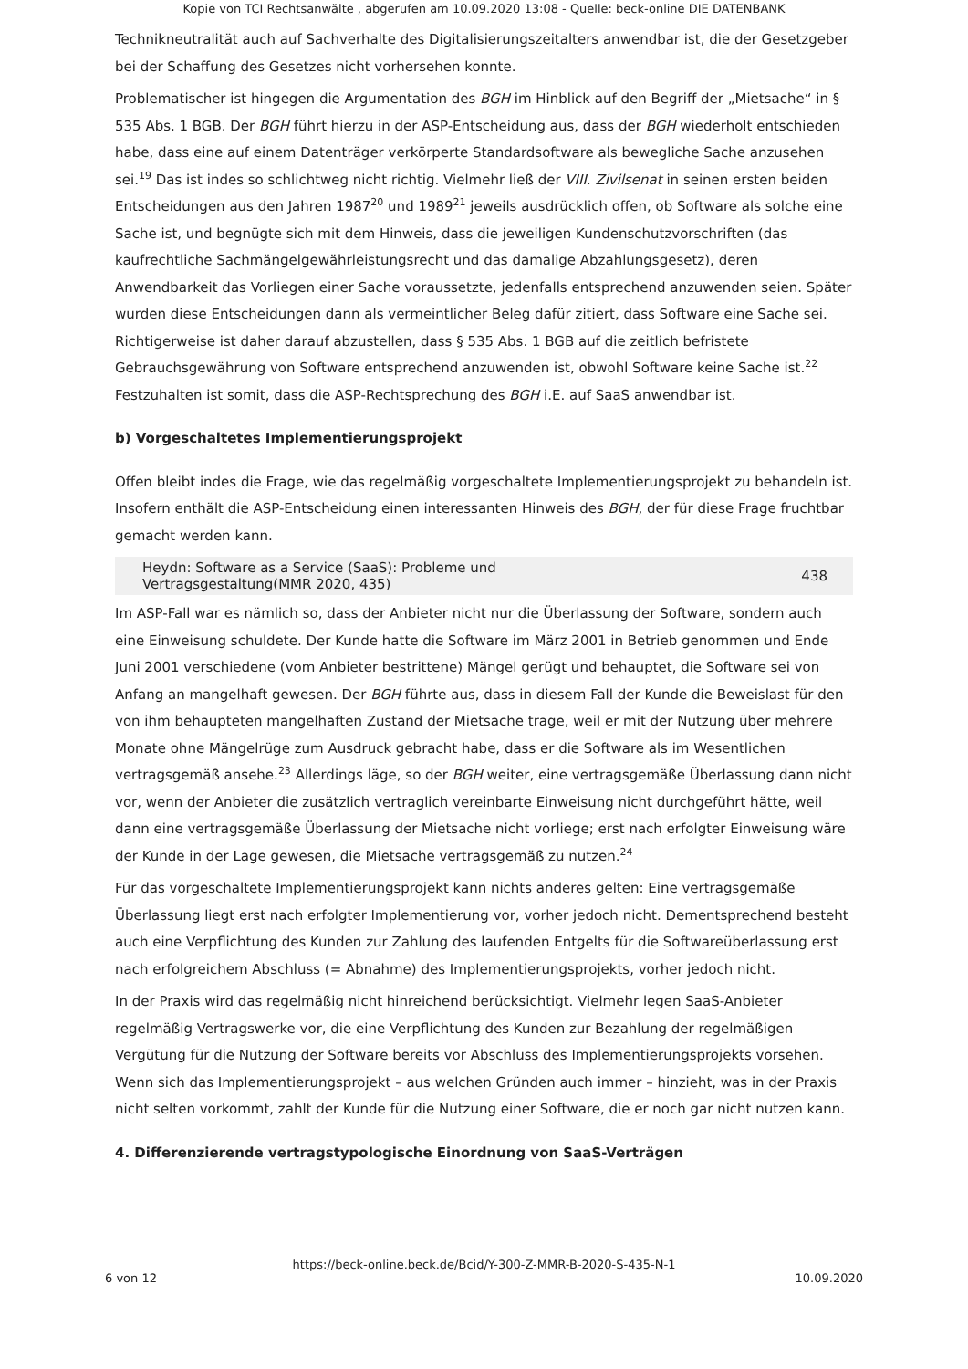Kopie von TCI Rechtsanwälte , abgerufen am 10.09.2020 13:08 - Quelle: beck-online DIE DATENBANK
Technikneutralität auch auf Sachverhalte des Digitalisierungszeitalters anwendbar ist, die der Gesetzgeber bei der Schaffung des Gesetzes nicht vorhersehen konnte.
Problematischer ist hingegen die Argumentation des BGH im Hinblick auf den Begriff der „Mietsache“ in § 535 Abs. 1 BGB. Der BGH führt hierzu in der ASP-Entscheidung aus, dass der BGH wiederholt entschieden habe, dass eine auf einem Datenträger verkörperte Standardsoftware als bewegliche Sache anzusehen sei.<sup>19</sup> Das ist indes so schlichtweg nicht richtig. Vielmehr ließ der VIII. Zivilsenat in seinen ersten beiden Entscheidungen aus den Jahren 1987<sup>20</sup> und 1989<sup>21</sup> jeweils ausdrücklich offen, ob Software als solche eine Sache ist, und begnügte sich mit dem Hinweis, dass die jeweiligen Kundenschutzvorschriften (das kaufrechtliche Sachmängelgewährleistungsrecht und das damalige Abzahlungsgesetz), deren Anwendbarkeit das Vorliegen einer Sache voraussetzte, jedenfalls entsprechend anzuwenden seien. Später wurden diese Entscheidungen dann als vermeintlicher Beleg dafür zitiert, dass Software eine Sache sei. Richtigerweise ist daher darauf abzustellen, dass § 535 Abs. 1 BGB auf die zeitlich befristete Gebrauchsgewährung von Software entsprechend anzuwenden ist, obwohl Software keine Sache ist.<sup>22</sup> Festzuhalten ist somit, dass die ASP-Rechtsprechung des BGH i.E. auf SaaS anwendbar ist.
b) Vorgeschaltetes Implementierungsprojekt
Offen bleibt indes die Frage, wie das regelmäßig vorgeschaltete Implementierungsprojekt zu behandeln ist. Insofern enthält die ASP-Entscheidung einen interessanten Hinweis des BGH, der für diese Frage fruchtbar gemacht werden kann.
Heydn: Software as a Service (SaaS): Probleme und
Vertragsgestaltung(MMR 2020, 435) 438
Im ASP-Fall war es nämlich so, dass der Anbieter nicht nur die Überlassung der Software, sondern auch eine Einweisung schuldete. Der Kunde hatte die Software im März 2001 in Betrieb genommen und Ende Juni 2001 verschiedene (vom Anbieter bestrittene) Mängel gerügt und behauptet, die Software sei von Anfang an mangelhaft gewesen. Der BGH führte aus, dass in diesem Fall der Kunde die Beweislast für den von ihm behaupteten mangelhaften Zustand der Mietsache trage, weil er mit der Nutzung über mehrere Monate ohne Mängelrüge zum Ausdruck gebracht habe, dass er die Software als im Wesentlichen vertragsgemäß ansehe.<sup>23</sup> Allerdings läge, so der BGH weiter, eine vertragsgemäße Überlassung dann nicht vor, wenn der Anbieter die zusätzlich vertraglich vereinbarte Einweisung nicht durchgeführt hätte, weil dann eine vertragsgemäße Überlassung der Mietsache nicht vorliege; erst nach erfolgter Einweisung wäre der Kunde in der Lage gewesen, die Mietsache vertragsgemäß zu nutzen.<sup>24</sup>
Für das vorgeschaltete Implementierungsprojekt kann nichts anderes gelten: Eine vertragsgemäße Überlassung liegt erst nach erfolgter Implementierung vor, vorher jedoch nicht. Dementsprechend besteht auch eine Verpflichtung des Kunden zur Zahlung des laufenden Entgelts für die Softwareüberlassung erst nach erfolgreichem Abschluss (= Abnahme) des Implementierungsprojekts, vorher jedoch nicht.
In der Praxis wird das regelmäßig nicht hinreichend berücksichtigt. Vielmehr legen SaaS-Anbieter regelmäßig Vertragswerke vor, die eine Verpflichtung des Kunden zur Bezahlung der regelmäßigen Vergütung für die Nutzung der Software bereits vor Abschluss des Implementierungsprojekts vorsehen. Wenn sich das Implementierungsprojekt – aus welchen Gründen auch immer – hinzieht, was in der Praxis nicht selten vorkommt, zahlt der Kunde für die Nutzung einer Software, die er noch gar nicht nutzen kann.
4. Differenzierende vertragstypologische Einordnung von SaaS-Verträgen
https://beck-online.beck.de/Bcid/Y-300-Z-MMR-B-2020-S-435-N-1
6 von 12 10.09.2020